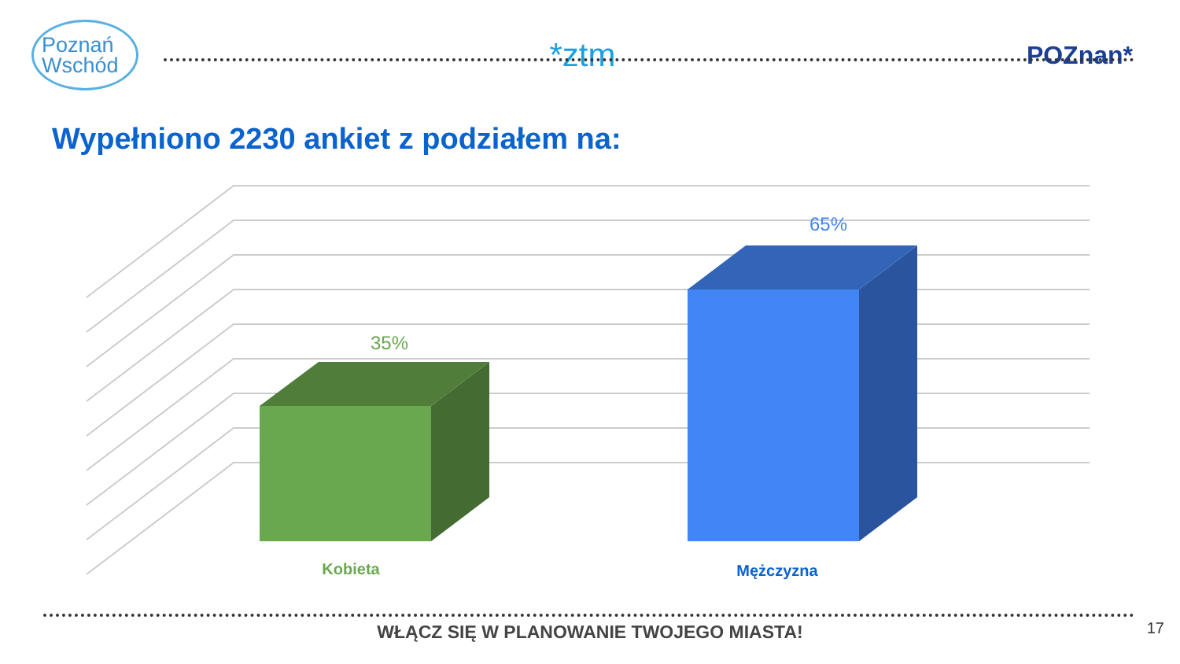Poznań Wschód
*ztm
POZnan*
Wypełniono 2230 ankiet z podziałem na:
35%
65%
Kobieta
Mężczyzna
WŁĄCZ SIĘ W PLANOWANIE TWOJEGO MIASTA!
17